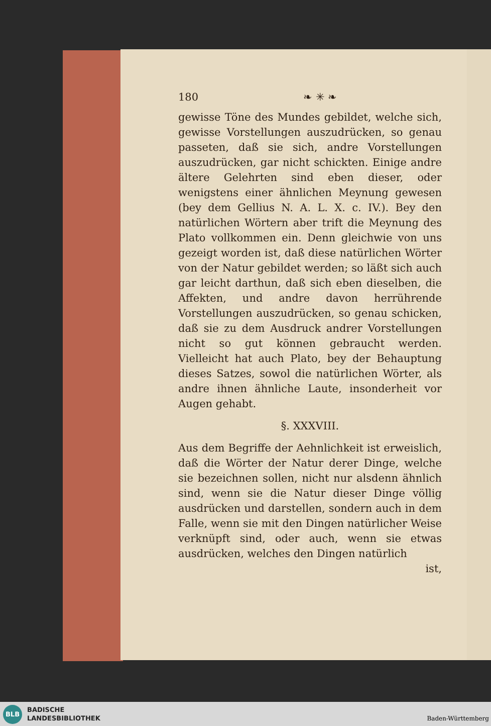180 ❧ ✳ ❧
gewisse Töne des Mundes gebildet, welche sich, gewisse Vorstellungen auszudrücken, so genau passeten, daß sie sich, andre Vorstellungen auszudrücken, gar nicht schickten. Einige andre ältere Gelehrten sind eben dieser, oder wenigstens einer ähnlichen Meynung gewesen (bey dem Gellius N. A. L. X. c. IV.). Bey den natürlichen Wörtern aber trift die Meynung des Plato vollkommen ein. Denn gleichwie von uns gezeigt worden ist, daß diese natürlichen Wörter von der Natur gebildet werden; so läßt sich auch gar leicht darthun, daß sich eben dieselben, die Affekten, und andre davon herrührende Vorstellungen auszudrücken, so genau schicken, daß sie zu dem Ausdruck andrer Vorstellungen nicht so gut können gebraucht werden. Vielleicht hat auch Plato, bey der Behauptung dieses Satzes, sowol die natürlichen Wörter, als andre ihnen ähnliche Laute, insonderheit vor Augen gehabt.
§. XXXVIII.
Aus dem Begriffe der Aehnlichkeit ist erweislich, daß die Wörter der Natur derer Dinge, welche sie bezeichnen sollen, nicht nur alsdenn ähnlich sind, wenn sie die Natur dieser Dinge völlig ausdrücken und darstellen, sondern auch in dem Falle, wenn sie mit den Dingen natürlicher Weise verknüpft sind, oder auch, wenn sie etwas ausdrücken, welches den Dingen natürlich
ist,
BLB
BADISCHE
LANDESBIBLIOTHEK
Baden-Württemberg